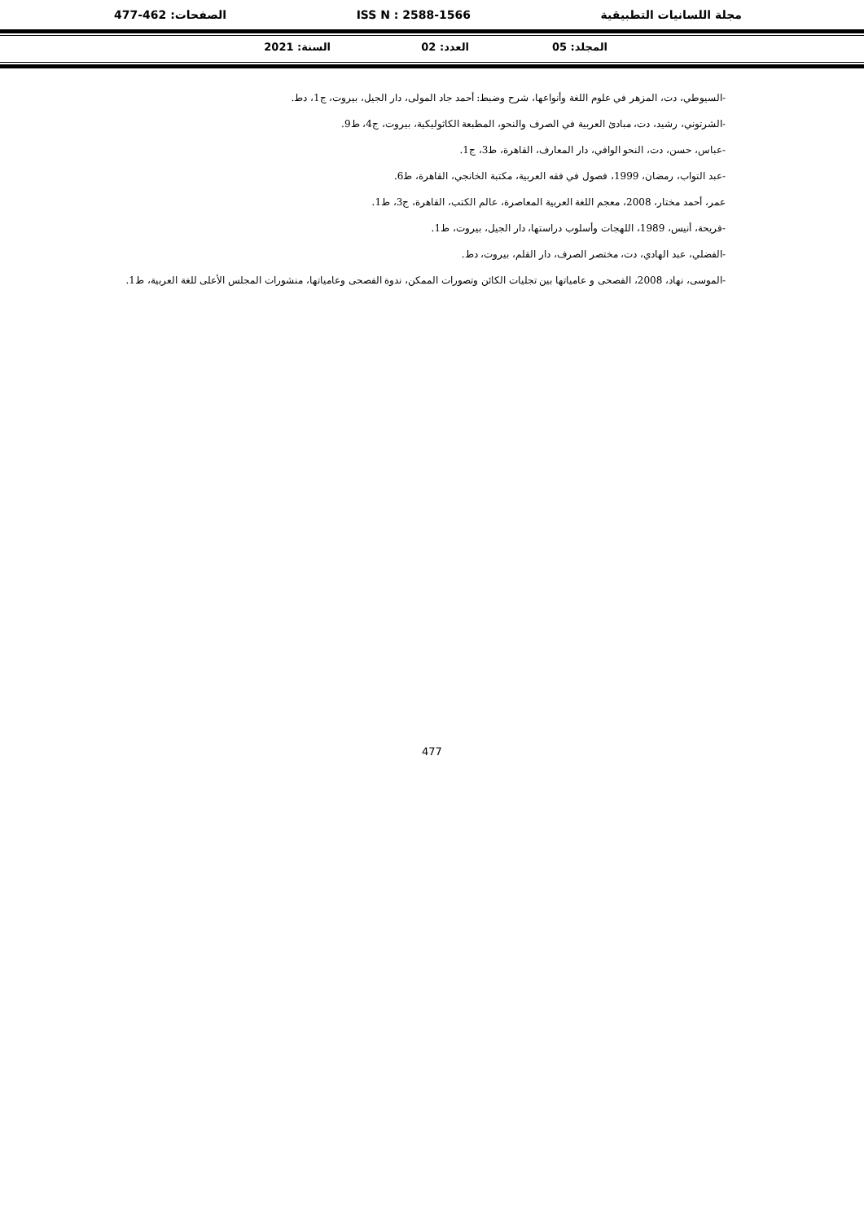مجلة اللسانيات التطبيقية ISS N : 2588-1566 الصفحات: 462-477
المجلد: 05 العدد: 02 السنة: 2021
-السيوطي، دت، المزهر في علوم اللغة وأنواعها، شرح وضبط: أحمد جاد المولى، دار الجيل، بيروت، ج1، دط.
-الشرتوني، رشيد، دت، مبادئ العربية في الصرف والنحو، المطبعة الكاثوليكية، بيروت، ج4، ط9.
-عباس، حسن، دت، النحو الوافي، دار المعارف، القاهرة، ط3، ج1.
-عبد التواب، رمضان، 1999، فصول في فقه العربية، مكتبة الخانجي، القاهرة، ط6.
عمر، أحمد مختار، 2008، معجم اللغة العربية المعاصرة، عالم الكتب، القاهرة، ج3، ط1.
-فريحة، أنيس، 1989، اللهجات وأسلوب دراستها، دار الجيل، بيروت، ط1.
-الفضلي، عبد الهادي، دت، مختصر الصرف، دار القلم، بيروت، دط.
-الموسى، نهاد، 2008، الفصحى و عامياتها بين تجليات الكائن وتصورات الممكن، ندوة الفصحى وعامياتها، منشورات المجلس الأعلى للغة العربية، ط1.
477